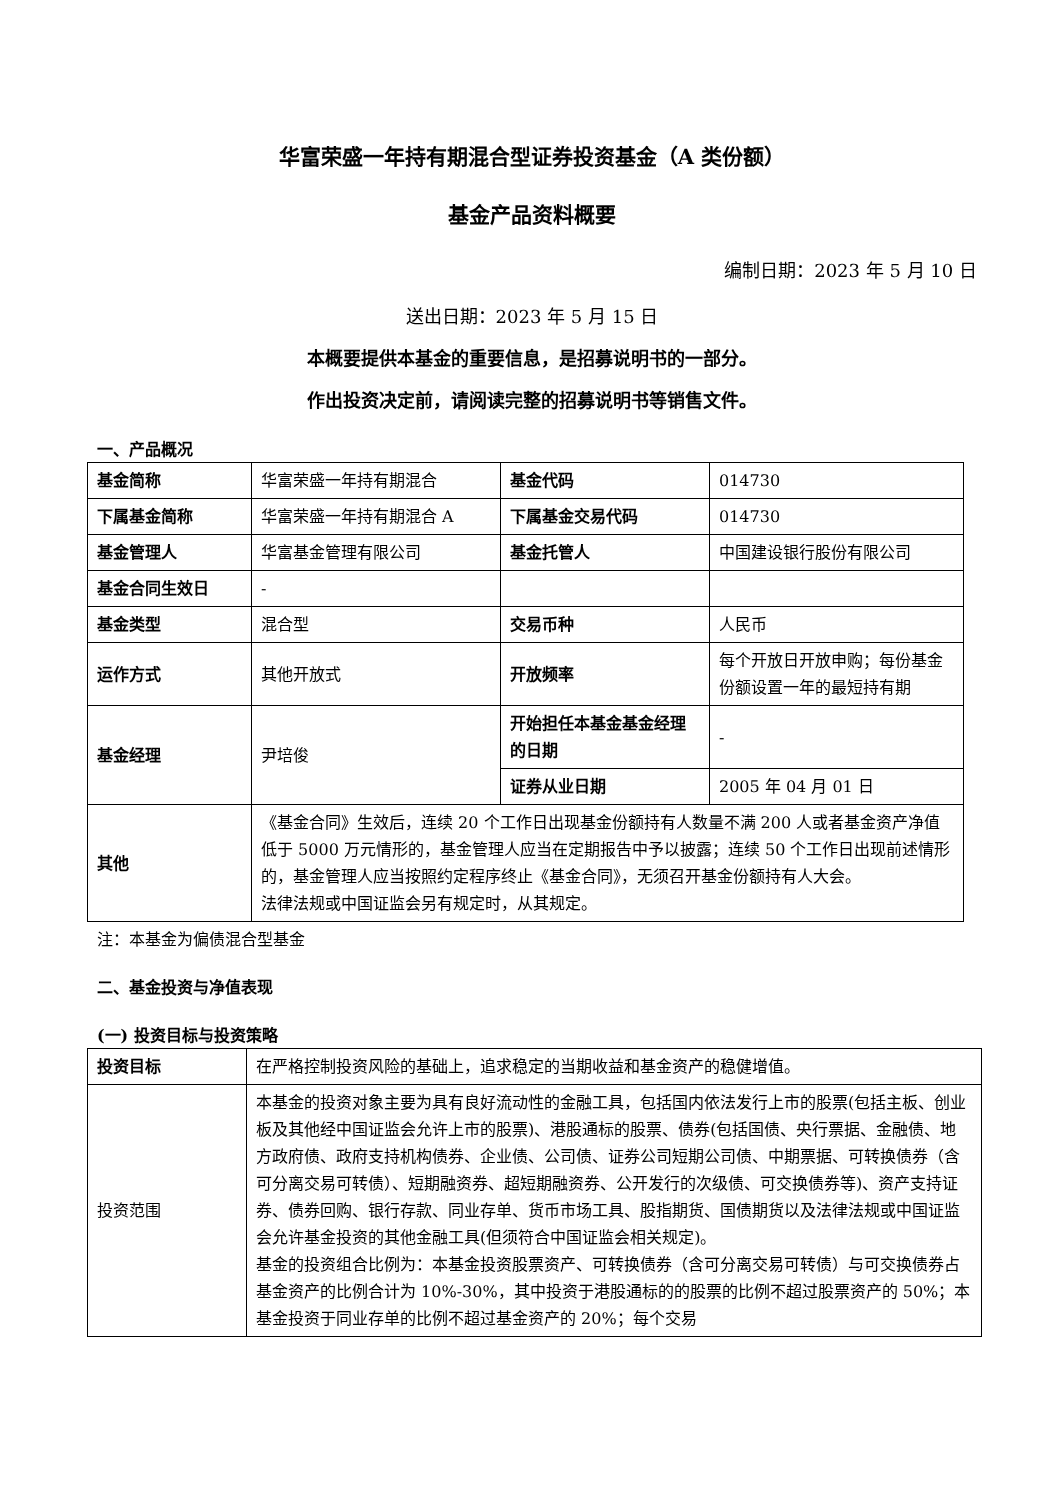华富荣盛一年持有期混合型证券投资基金（A 类份额）
基金产品资料概要
编制日期：2023 年 5 月 10 日
送出日期：2023 年 5 月 15 日
本概要提供本基金的重要信息，是招募说明书的一部分。
作出投资决定前，请阅读完整的招募说明书等销售文件。
一、产品概况
| 基金简称 | 华富荣盛一年持有期混合 | 基金代码 | 014730 |
| 下属基金简称 | 华富荣盛一年持有期混合 A | 下属基金交易代码 | 014730 |
| 基金管理人 | 华富基金管理有限公司 | 基金托管人 | 中国建设银行股份有限公司 |
| 基金合同生效日 | - | | |
| 基金类型 | 混合型 | 交易币种 | 人民币 |
| 运作方式 | 其他开放式 | 开放频率 | 每个开放日开放申购；每份基金份额设置一年的最短持有期 |
| 基金经理 | 尹培俊 | 开始担任本基金基金经理的日期 | - |
| | | 证券从业日期 | 2005 年 04 月 01 日 |
| 其他 | 《基金合同》生效后，连续 20 个工作日出现基金份额持有人数量不满 200 人或者基金资产净值低于 5000 万元情形的，基金管理人应当在定期报告中予以披露；连续 50 个工作日出现前述情形的，基金管理人应当按照约定程序终止《基金合同》，无须召开基金份额持有人大会。 法律法规或中国证监会另有规定时，从其规定。 | | |
注：本基金为偏债混合型基金
二、基金投资与净值表现
(一) 投资目标与投资策略
| 投资目标 | 在严格控制投资风险的基础上，追求稳定的当期收益和基金资产的稳健增值。 |
| 投资范围 | 本基金的投资对象主要为具有良好流动性的金融工具，包括国内依法发行上市的股票(包括主板、创业板及其他经中国证监会允许上市的股票)、港股通标的股票、债券(包括国债、央行票据、金融债、地方政府债、政府支持机构债券、企业债、公司债、证券公司短期公司债、中期票据、可转换债券（含可分离交易可转债）、短期融资券、超短期融资券、公开发行的次级债、可交换债券等)、资产支持证券、债券回购、银行存款、同业存单、货币市场工具、股指期货、国债期货以及法律法规或中国证监会允许基金投资的其他金融工具(但须符合中国证监会相关规定)。 基金的投资组合比例为：本基金投资股票资产、可转换债券（含可分离交易可转债）与可交换债券占基金资产的比例合计为 10%-30%，其中投资于港股通标的的股票的比例不超过股票资产的 50%；本基金投资于同业存单的比例不超过基金资产的 20%；每个交易 |